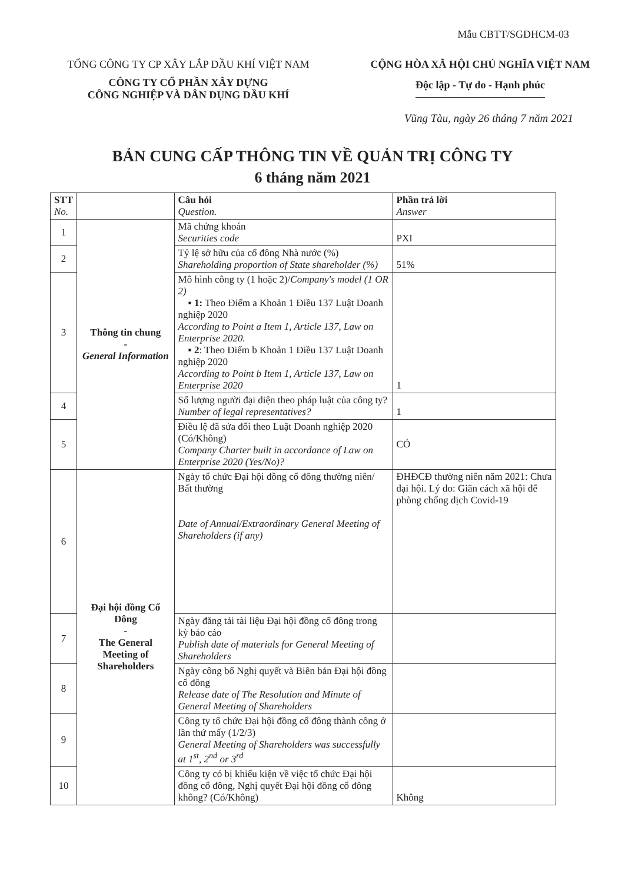Mẫu CBTT/SGDHCM-03
TỔNG CÔNG TY CP XÂY LẮP DẦU KHÍ VIỆT NAM
CÔNG TY CỔ PHẦN XÂY DỰNG
CÔNG NGHIỆP VÀ DÂN DỤNG DẦU KHÍ
CỘNG HÒA XÃ HỘI CHỦ NGHĨA VIỆT NAM
Độc lập - Tự do - Hạnh phúc
Vũng Tàu, ngày 26 tháng 7 năm 2021
BẢN CUNG CẤP THÔNG TIN VỀ QUẢN TRỊ CÔNG TY
6 tháng năm 2021
| STT No. | | Câu hỏi Question. | Phần trả lời Answer |
| --- | --- | --- | --- |
| 1 | Thông tin chung - General Information | Mã chứng khoán Securities code | PXI |
| 2 | | Tỷ lệ sở hữu của cổ đông Nhà nước (%) Shareholding proportion of State shareholder (%) | 51% |
| 3 | | Mô hình công ty (1 hoặc 2)/ Company's model (1 OR 2) ▪ 1: Theo Điểm a Khoản 1 Điều 137 Luật Doanh nghiệp 2020 According to Point a Item 1, Article 137, Law on Enterprise 2020. ▪ 2 : Theo Điểm b Khoản 1 Điều 137 Luật Doanh nghiệp 2020 According to Point b Item 1, Article 137, Law on Enterprise 2020 | 1 |
| 4 | | Số lượng người đại diện theo pháp luật của công ty? Number of legal representatives? | 1 |
| 5 | | Điều lệ đã sửa đổi theo Luật Doanh nghiệp 2020 (Có/Không) Company Charter built in accordance of Law on Enterprise 2020 (Yes/No)? | CÓ |
| 6 | Đại hội đồng Cổ Đông - The General Meeting of Shareholders | Ngày tổ chức Đại hội đồng cổ đông thường niên/ Bất thường Date of Annual/Extraordinary General Meeting of Shareholders (if any) | ĐHĐCĐ thường niên năm 2021: Chưa đại hội. Lý do: Giãn cách xã hội để phòng chống dịch Covid-19 |
| 7 | | Ngày đăng tải tài liệu Đại hội đồng cổ đông trong kỳ báo cáo Publish date of materials for General Meeting of Shareholders | |
| 8 | | Ngày công bố Nghị quyết và Biên bản Đại hội đồng cổ đông Release date of The Resolution and Minute of General Meeting of Shareholders | |
| 9 | | Công ty tổ chức Đại hội đồng cổ đông thành công ở lần thứ mấy (1/2/3) General Meeting of Shareholders was successfully at 1<sup>st</sup>, 2<sup>nd</sup> or 3<sup>rd</sup> | |
| 10 | | Công ty có bị khiếu kiện về việc tổ chức Đại hội đồng cổ đông, Nghị quyết Đại hội đồng cổ đông không? (Có/Không) | Không |